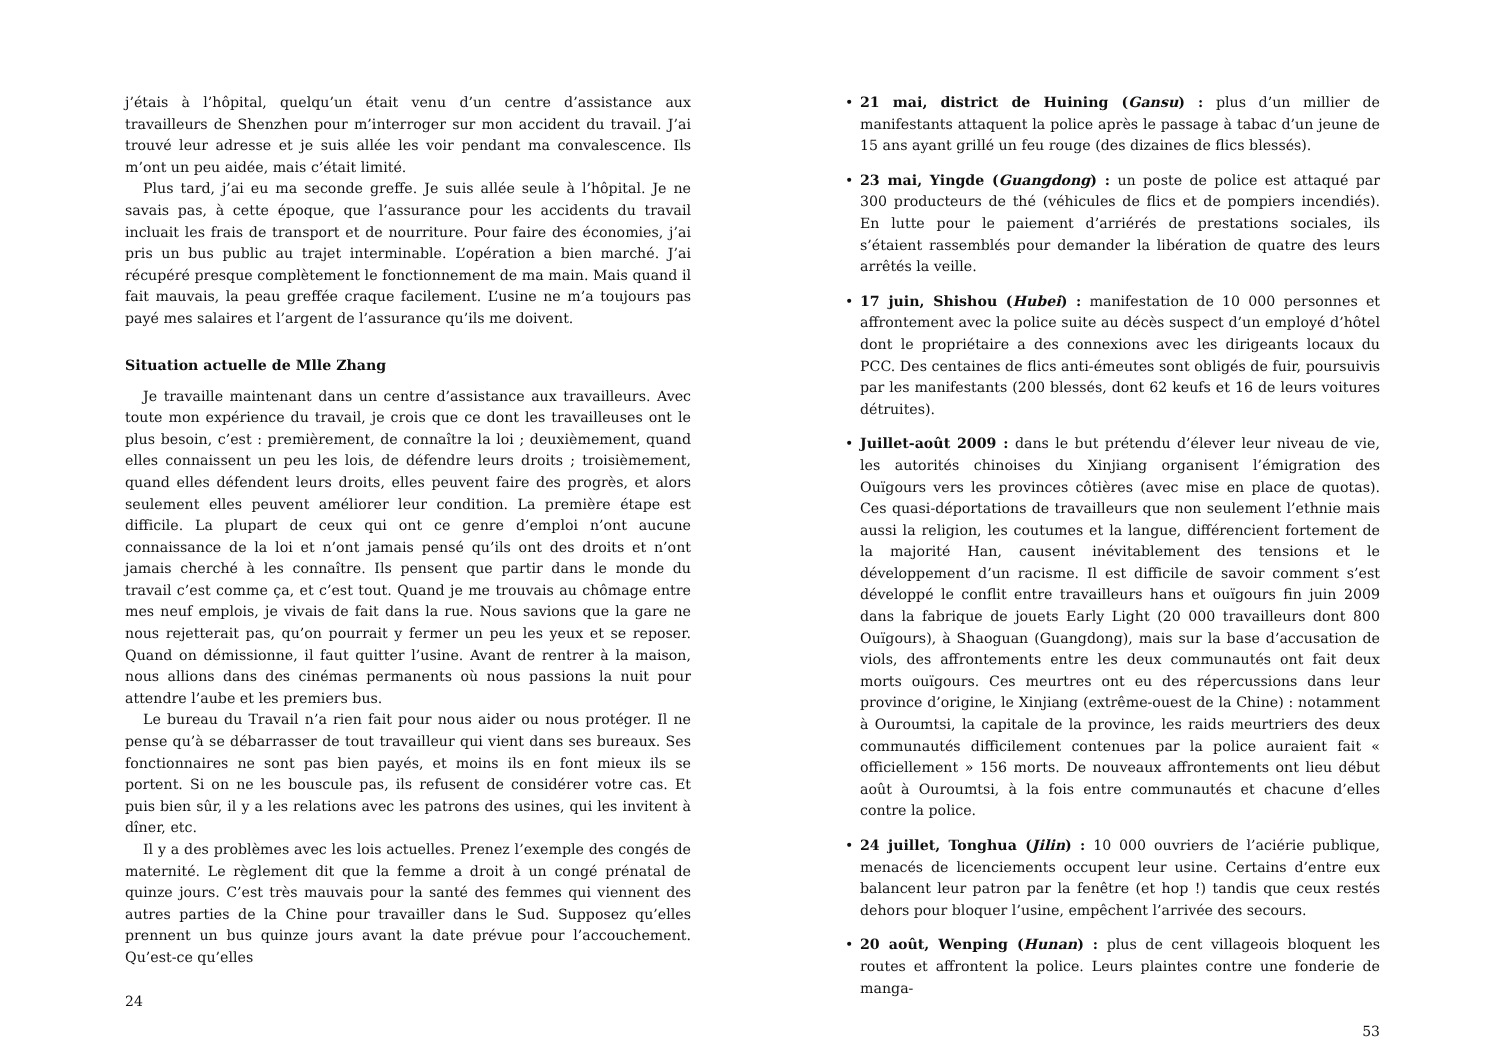j’étais à l’hôpital, quelqu’un était venu d’un centre d’assistance aux travailleurs de Shenzhen pour m’interroger sur mon accident du travail. J’ai trouvé leur adresse et je suis allée les voir pendant ma convalescence. Ils m’ont un peu aidée, mais c’était limité.
Plus tard, j’ai eu ma seconde greffe. Je suis allée seule à l’hôpital. Je ne savais pas, à cette époque, que l’assurance pour les accidents du travail incluait les frais de transport et de nourriture. Pour faire des économies, j’ai pris un bus public au trajet interminable. L’opération a bien marché. J’ai récupéré presque complètement le fonctionnement de ma main. Mais quand il fait mauvais, la peau greffée craque facilement. L’usine ne m’a toujours pas payé mes salaires et l’argent de l’assurance qu’ils me doivent.
Situation actuelle de Mlle Zhang
Je travaille maintenant dans un centre d’assistance aux travailleurs. Avec toute mon expérience du travail, je crois que ce dont les travailleuses ont le plus besoin, c’est : premièrement, de connaître la loi ; deuxièmement, quand elles connaissent un peu les lois, de défendre leurs droits ; troisièmement, quand elles défendent leurs droits, elles peuvent faire des progrès, et alors seulement elles peuvent améliorer leur condition. La première étape est difficile. La plupart de ceux qui ont ce genre d’emploi n’ont aucune connaissance de la loi et n’ont jamais pensé qu’ils ont des droits et n’ont jamais cherché à les connaître. Ils pensent que partir dans le monde du travail c’est comme ça, et c’est tout. Quand je me trouvais au chômage entre mes neuf emplois, je vivais de fait dans la rue. Nous savions que la gare ne nous rejetterait pas, qu’on pourrait y fermer un peu les yeux et se reposer. Quand on démissionne, il faut quitter l’usine. Avant de rentrer à la maison, nous allions dans des cinémas permanents où nous passions la nuit pour attendre l’aube et les premiers bus.
Le bureau du Travail n’a rien fait pour nous aider ou nous protéger. Il ne pense qu’à se débarrasser de tout travailleur qui vient dans ses bureaux. Ses fonctionnaires ne sont pas bien payés, et moins ils en font mieux ils se portent. Si on ne les bouscule pas, ils refusent de considérer votre cas. Et puis bien sûr, il y a les relations avec les patrons des usines, qui les invitent à dîner, etc.
Il y a des problèmes avec les lois actuelles. Prenez l’exemple des congés de maternité. Le règlement dit que la femme a droit à un congé prénatal de quinze jours. C’est très mauvais pour la santé des femmes qui viennent des autres parties de la Chine pour travailler dans le Sud. Supposez qu’elles prennent un bus quinze jours avant la date prévue pour l’accouchement. Qu’est-ce qu’elles
24
• 21 mai, district de Huining (Gansu) : plus d’un millier de manifestants attaquent la police après le passage à tabac d’un jeune de 15 ans ayant grillé un feu rouge (des dizaines de flics blessés).
• 23 mai, Yingde (Guangdong) : un poste de police est attaqué par 300 producteurs de thé (véhicules de flics et de pompiers incendiés). En lutte pour le paiement d’arriérés de prestations sociales, ils s’étaient rassemblés pour demander la libération de quatre des leurs arrêtés la veille.
• 17 juin, Shishou (Hubei) : manifestation de 10 000 personnes et affrontement avec la police suite au décès suspect d’un employé d’hôtel dont le propriétaire a des connexions avec les dirigeants locaux du PCC. Des centaines de flics anti-émeutes sont obligés de fuir, poursuivis par les manifestants (200 blessés, dont 62 keufs et 16 de leurs voitures détruites).
• Juillet-août 2009 : dans le but prétendu d’élever leur niveau de vie, les autorités chinoises du Xinjiang organisent l’émigration des Ouïgours vers les provinces côtières (avec mise en place de quotas). Ces quasi-déportations de travailleurs que non seulement l’ethnie mais aussi la religion, les coutumes et la langue, différencient fortement de la majorité Han, causent inévitablement des tensions et le développement d’un racisme. Il est difficile de savoir comment s’est développé le conflit entre travailleurs hans et ouïgours fin juin 2009 dans la fabrique de jouets Early Light (20 000 travailleurs dont 800 Ouïgours), à Shaoguan (Guangdong), mais sur la base d’accusation de viols, des affrontements entre les deux communautés ont fait deux morts ouïgours. Ces meurtres ont eu des répercussions dans leur province d’origine, le Xinjiang (extrême-ouest de la Chine) : notamment à Ouroumtsi, la capitale de la province, les raids meurtriers des deux communautés difficilement contenues par la police auraient fait « officiellement » 156 morts. De nouveaux affrontements ont lieu début août à Ouroumtsi, à la fois entre communautés et chacune d’elles contre la police.
• 24 juillet, Tonghua (Jilin) : 10 000 ouvriers de l’aciérie publique, menacés de licenciements occupent leur usine. Certains d’entre eux balancent leur patron par la fenêtre (et hop !) tandis que ceux restés dehors pour bloquer l’usine, empêchent l’arrivée des secours.
• 20 août, Wenping (Hunan) : plus de cent villageois bloquent les routes et affrontent la police. Leurs plaintes contre une fonderie de manga-
53